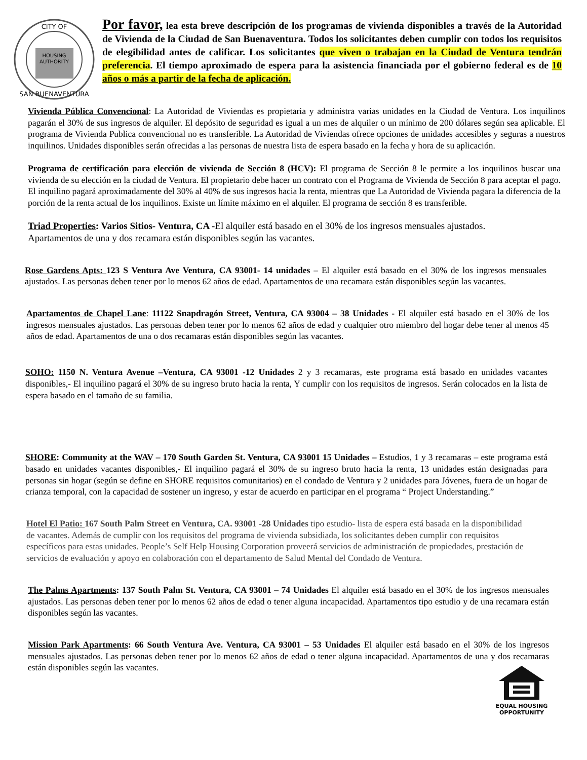HOUSING
AUTHORITY
CITY OF
SAN BUENAVENTURA
Por favor, lea esta breve descripción de los programas de vivienda disponibles a través de la Autoridad de Vivienda de la Ciudad de San Buenaventura. Todos los solicitantes deben cumplir con todos los requisitos de elegibilidad antes de calificar. Los solicitantes que viven o trabajan en la Ciudad de Ventura tendrán preferencia. El tiempo aproximado de espera para la asistencia financiada por el gobierno federal es de 10 años o más a partir de la fecha de aplicación.
Vivienda Pública Convencional: La Autoridad de Viviendas es propietaria y administra varias unidades en la Ciudad de Ventura. Los inquilinos pagarán el 30% de sus ingresos de alquiler. El depósito de seguridad es igual a un mes de alquiler o un mínimo de 200 dólares según sea aplicable. El programa de Vivienda Publica convencional no es transferible. La Autoridad de Viviendas ofrece opciones de unidades accesibles y seguras a nuestros inquilinos. Unidades disponibles serán ofrecidas a las personas de nuestra lista de espera basado en la fecha y hora de su aplicación.
Programa de certificación para elección de vivienda de Sección 8 (HCV): El programa de Sección 8 le permite a los inquilinos buscar una vivienda de su elección en la ciudad de Ventura. El propietario debe hacer un contrato con el Programa de Vivienda de Sección 8 para aceptar el pago. El inquilino pagará aproximadamente del 30% al 40% de sus ingresos hacia la renta, mientras que La Autoridad de Vivienda pagara la diferencia de la porción de la renta actual de los inquilinos. Existe un límite máximo en el alquiler. El programa de sección 8 es transferible.
Triad Properties: Varios Sitios- Ventura, CA -El alquiler está basado en el 30% de los ingresos mensuales ajustados.
Apartamentos de una y dos recamara están disponibles según las vacantes.
Rose Gardens Apts: 123 S Ventura Ave Ventura, CA 93001- 14 unidades – El alquiler está basado en el 30% de los ingresos mensuales ajustados. Las personas deben tener por lo menos 62 años de edad. Apartamentos de una recamara están disponibles según las vacantes.
Apartamentos de Chapel Lane: 11122 Snapdragón Street, Ventura, CA 93004 – 38 Unidades - El alquiler está basado en el 30% de los ingresos mensuales ajustados. Las personas deben tener por lo menos 62 años de edad y cualquier otro miembro del hogar debe tener al menos 45 años de edad. Apartamentos de una o dos recamaras están disponibles según las vacantes.
SOHO: 1150 N. Ventura Avenue –Ventura, CA 93001 -12 Unidades 2 y 3 recamaras, este programa está basado en unidades vacantes disponibles,- El inquilino pagará el 30% de su ingreso bruto hacia la renta, Y cumplir con los requisitos de ingresos. Serán colocados en la lista de espera basado en el tamaño de su familia.
SHORE: Community at the WAV – 170 South Garden St. Ventura, CA 93001 15 Unidades – Estudios, 1 y 3 recamaras – este programa está basado en unidades vacantes disponibles,- El inquilino pagará el 30% de su ingreso bruto hacia la renta, 13 unidades están designadas para personas sin hogar (según se define en SHORE requisitos comunitarios) en el condado de Ventura y 2 unidades para Jóvenes, fuera de un hogar de crianza temporal, con la capacidad de sostener un ingreso, y estar de acuerdo en participar en el programa “ Project Understanding.”
Hotel El Patio: 167 South Palm Street en Ventura, CA. 93001 -28 Unidades tipo estudio- lista de espera está basada en la disponibilidad de vacantes. Además de cumplir con los requisitos del programa de vivienda subsidiada, los solicitantes deben cumplir con requisitos específicos para estas unidades. People’s Self Help Housing Corporation proveerá servicios de administración de propiedades, prestación de servicios de evaluación y apoyo en colaboración con el departamento de Salud Mental del Condado de Ventura.
The Palms Apartments: 137 South Palm St. Ventura, CA 93001 – 74 Unidades El alquiler está basado en el 30% de los ingresos mensuales ajustados. Las personas deben tener por lo menos 62 años de edad o tener alguna incapacidad. Apartamentos tipo estudio y de una recamara están disponibles según las vacantes.
Mission Park Apartments: 66 South Ventura Ave. Ventura, CA 93001 – 53 Unidades El alquiler está basado en el 30% de los ingresos mensuales ajustados. Las personas deben tener por lo menos 62 años de edad o tener alguna incapacidad. Apartamentos de una y dos recamaras están disponibles según las vacantes.
EQUAL HOUSING
OPPORTUNITY